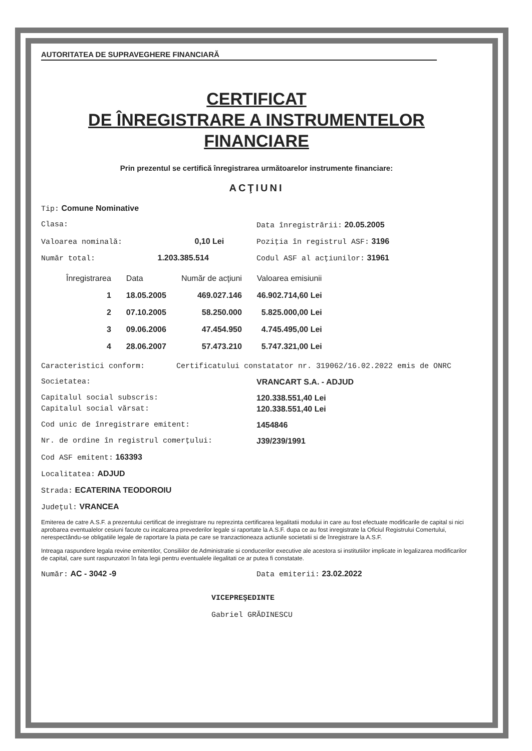AUTORITATEA DE SUPRAVEGHERE FINANCIARĂ
CERTIFICAT
DE ÎNREGISTRARE A INSTRUMENTELOR
FINANCIARE
Prin prezentul se certifică înregistrarea următoarelor instrumente financiare:
ACŢIUNI
Tip: Comune Nominative
Clasa: Data înregistrării: 20.05.2005
Valoarea nominală: 0,10 Lei Poziţia în registrul ASF: 3196
Număr total: 1.203.385.514 Codul ASF al acţiunilor: 31961
| Înregistrarea | Data | Număr de acţiuni | Valoarea emisiunii |
| --- | --- | --- | --- |
| 1 | 18.05.2005 | 469.027.146 | 46.902.714,60 Lei |
| 2 | 07.10.2005 | 58.250.000 | 5.825.000,00 Lei |
| 3 | 09.06.2006 | 47.454.950 | 4.745.495,00 Lei |
| 4 | 28.06.2007 | 57.473.210 | 5.747.321,00 Lei |
Caracteristici conform: Certificatului constatator nr. 319062/16.02.2022 emis de ONRC
Societatea: VRANCART S.A. - ADJUD
Capitalul social subscris: 120.338.551,40 Lei
Capitalul social vărsat: 120.338.551,40 Lei
Cod unic de înregistrare emitent:
1454846
Nr. de ordine în registrul comerţului:
J39/239/1991
Cod ASF emitent: 163393
Localitatea: ADJUD
Strada: ECATERINA TEODOROIU
Judeţul: VRANCEA
Emiterea de catre A.S.F. a prezentului certificat de inregistrare nu reprezinta certificarea legalitatii modului in care au fost efectuate modificarile de capital si nici aprobarea eventualelor cesiuni facute cu incalcarea prevederilor legale si raportate la A.S.F. dupa ce au fost inregistrate la Oficiul Registrului Comertului, nerespectându-se obligatiile legale de raportare la piata pe care se tranzactioneaza actiunile societatii si de înregistrare la A.S.F.
Intreaga raspundere legala revine emitentilor, Consiliilor de Administratie si conducerilor executive ale acestora si institutiilor implicate in legalizarea modificarilor de capital, care sunt raspunzatori în fata legii pentru eventualele ilegalitati ce ar putea fi constatate.
Număr: AC - 3042 -9 Data emiterii: 23.02.2022
VICEPREŞEDINTE
Gabriel GRĂDINESCU